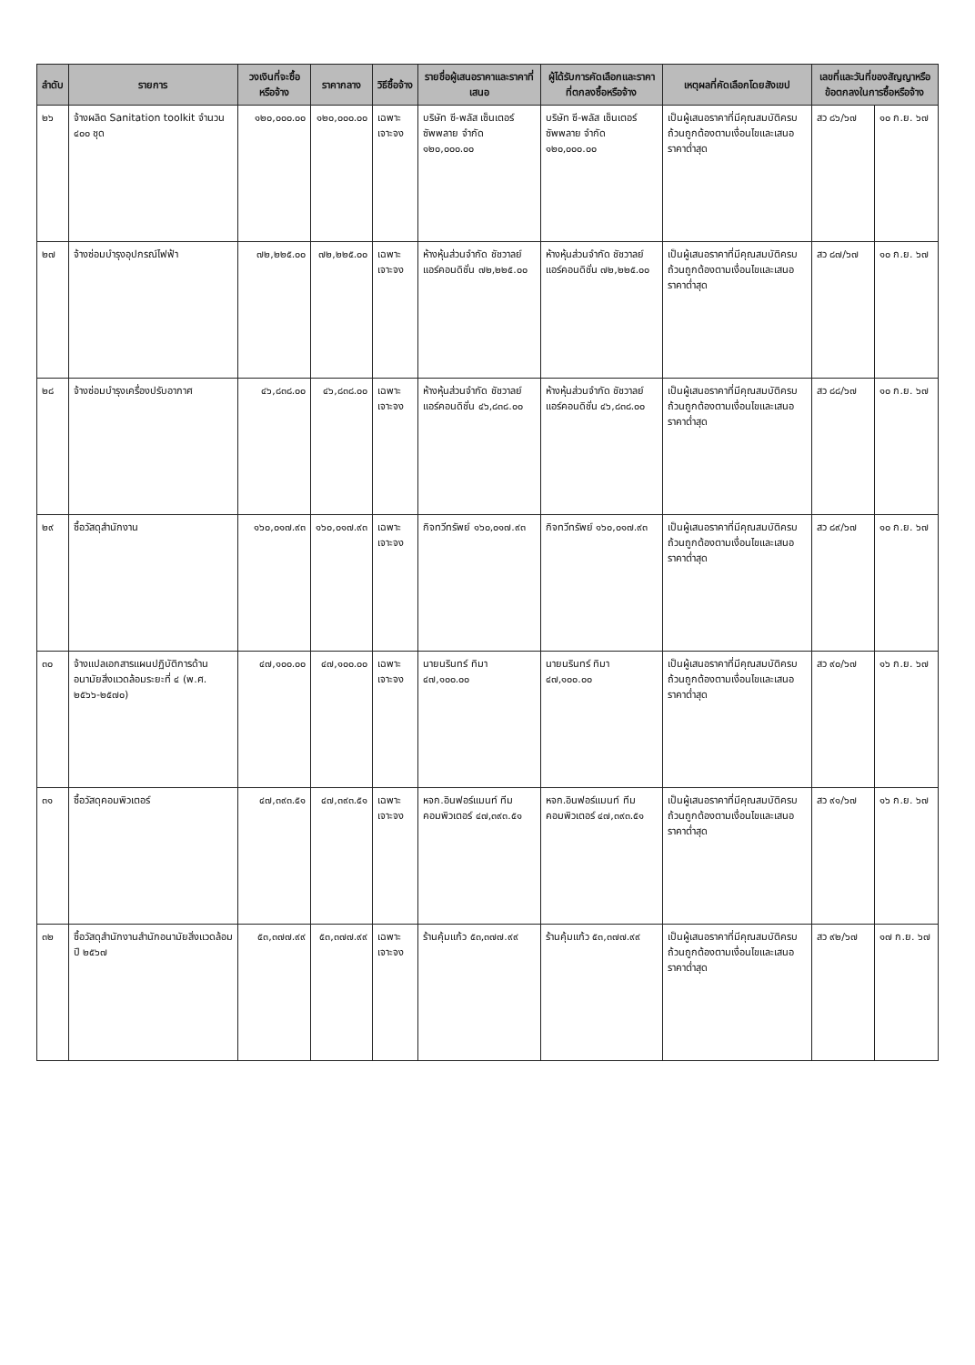| ลำดับ | รายการ | วงเงินที่จะซื้อหรือจ้าง | ราคากลาง | วิธีซื้อจ้าง | รายชื่อผู้เสนอราคาและราคาที่เสนอ | ผู้ได้รับการคัดเลือกและราคาที่ตกลงซื้อหรือจ้าง | เหตุผลที่คัดเลือกโดยสังเขป | เลขที่และวันที่ของสัญญาหรือข้อตกลงในการซื้อหรือจ้าง | |
| --- | --- | --- | --- | --- | --- | --- | --- | --- | --- |
| ๒๖ | จ้างผลิต Sanitation toolkit จำนวน ๔๐๐ ชุด | ๑๒๐,๐๐๐.๐๐ | ๑๒๐,๐๐๐.๐๐ | เฉพาะเจาะจง | บริษัท ซี-พลัส เซ็นเตอร์ ซัพพลาย จำกัด ๑๒๐,๐๐๐.๐๐ | บริษัท ซี-พลัส เซ็นเตอร์ ซัพพลาย จำกัด ๑๒๐,๐๐๐.๐๐ | เป็นผู้เสนอราคาที่มีคุณสมบัติครบถ้วนถูกต้องตามเงื่อนไขและเสนอราคาต่ำสุด | สว ๘๖/๖๗ | ๑๐ ก.ย. ๖๗ |
| ๒๗ | จ้างซ่อมบำรุงอุปกรณ์ไฟฟ้า | ๗๒,๒๒๕.๐๐ | ๗๒,๒๒๕.๐๐ | เฉพาะเจาะจง | ห้างหุ้นส่วนจำกัด ชัชวาลย์ แอร์คอนดิชั่น ๗๒,๒๒๕.๐๐ | ห้างหุ้นส่วนจำกัด ชัชวาลย์ แอร์คอนดิชั่น ๗๒,๒๒๕.๐๐ | เป็นผู้เสนอราคาที่มีคุณสมบัติครบถ้วนถูกต้องตามเงื่อนไขและเสนอราคาต่ำสุด | สว ๘๗/๖๗ | ๑๐ ก.ย. ๖๗ |
| ๒๘ | จ้างซ่อมบำรุงเครื่องปรับอากาศ | ๔๖,๘๓๘.๐๐ | ๔๖,๘๓๘.๐๐ | เฉพาะเจาะจง | ห้างหุ้นส่วนจำกัด ชัชวาลย์ แอร์คอนดิชั่น ๔๖,๘๓๘.๐๐ | ห้างหุ้นส่วนจำกัด ชัชวาลย์ แอร์คอนดิชั่น ๔๖,๘๓๘.๐๐ | เป็นผู้เสนอราคาที่มีคุณสมบัติครบถ้วนถูกต้องตามเงื่อนไขและเสนอราคาต่ำสุด | สว ๘๘/๖๗ | ๑๐ ก.ย. ๖๗ |
| ๒๙ | ซื้อวัสดุสำนักงาน | ๑๖๐,๐๑๗.๙๓ | ๑๖๐,๐๑๗.๙๓ | เฉพาะเจาะจง | กิจทวีทรัพย์ ๑๖๐,๐๑๗.๙๓ | กิจทวีทรัพย์ ๑๖๐,๐๑๗.๙๓ | เป็นผู้เสนอราคาที่มีคุณสมบัติครบถ้วนถูกต้องตามเงื่อนไขและเสนอราคาต่ำสุด | สว ๘๙/๖๗ | ๑๐ ก.ย. ๖๗ |
| ๓๐ | จ้างแปลเอกสารแผนปฏิบัติการด้านอนามัยสิ่งแวดล้อมระยะที่ ๔ (พ.ศ. ๒๕๖๖-๒๕๗๐) | ๔๗,๑๐๐.๐๐ | ๔๗,๑๐๐.๐๐ | เฉพาะเจาะจง | นายนรินทร์ ทิมา ๔๗,๑๐๐.๐๐ | นายนรินทร์ ทิมา ๔๗,๑๐๐.๐๐ | เป็นผู้เสนอราคาที่มีคุณสมบัติครบถ้วนถูกต้องตามเงื่อนไขและเสนอราคาต่ำสุด | สว ๙๐/๖๗ | ๑๖ ก.ย. ๖๗ |
| ๓๑ | ซื้อวัสดุคอมพิวเตอร์ | ๔๗,๓๙๓.๕๑ | ๔๗,๓๙๓.๕๑ | เฉพาะเจาะจง | หจก.อินฟอร์แมนท์ ทีมคอมพิวเตอร์ ๔๗,๓๙๓.๕๑ | หจก.อินฟอร์แมนท์ ทีมคอมพิวเตอร์ ๔๗,๓๙๓.๕๑ | เป็นผู้เสนอราคาที่มีคุณสมบัติครบถ้วนถูกต้องตามเงื่อนไขและเสนอราคาต่ำสุด | สว ๙๑/๖๗ | ๑๖ ก.ย. ๖๗ |
| ๓๒ | ซื้อวัสดุสำนักงานสำนักอนามัยสิ่งแวดล้อม ปี ๒๕๖๗ | ๕๓,๓๗๗.๙๙ | ๕๓,๓๗๗.๙๙ | เฉพาะเจาะจง | ร้านคุ้มแก้ว ๕๓,๓๗๗.๙๙ | ร้านคุ้มแก้ว ๕๓,๓๗๗.๙๙ | เป็นผู้เสนอราคาที่มีคุณสมบัติครบถ้วนถูกต้องตามเงื่อนไขและเสนอราคาต่ำสุด | สว ๙๒/๖๗ | ๑๗ ก.ย. ๖๗ |